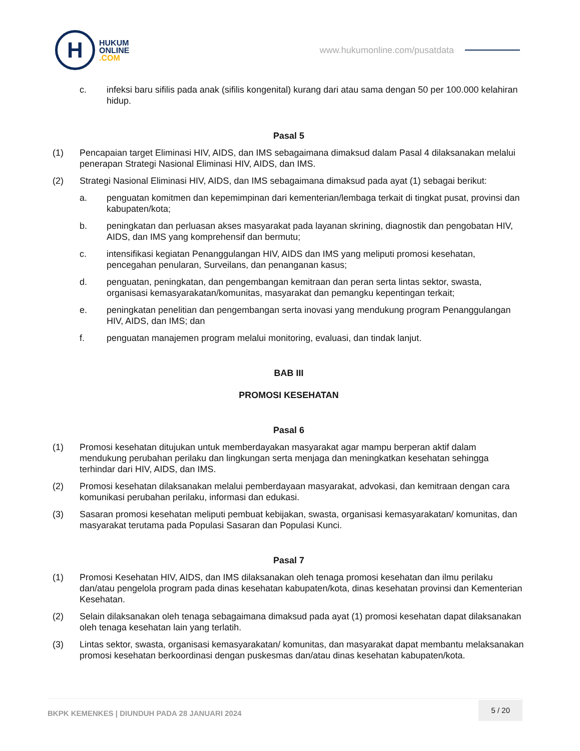H
HUKUM
ONLINE
.COM
www.hukumonline.com/pusatdata
c. infeksi baru sifilis pada anak (sifilis kongenital) kurang dari atau sama dengan 50 per 100.000 kelahiran hidup.
Pasal 5
(1) Pencapaian target Eliminasi HIV, AIDS, dan IMS sebagaimana dimaksud dalam Pasal 4 dilaksanakan melalui penerapan Strategi Nasional Eliminasi HIV, AIDS, dan IMS.
(2) Strategi Nasional Eliminasi HIV, AIDS, dan IMS sebagaimana dimaksud pada ayat (1) sebagai berikut:
a. penguatan komitmen dan kepemimpinan dari kementerian/lembaga terkait di tingkat pusat, provinsi dan kabupaten/kota;
b. peningkatan dan perluasan akses masyarakat pada layanan skrining, diagnostik dan pengobatan HIV, AIDS, dan IMS yang komprehensif dan bermutu;
c. intensifikasi kegiatan Penanggulangan HIV, AIDS dan IMS yang meliputi promosi kesehatan, pencegahan penularan, Surveilans, dan penanganan kasus;
d. penguatan, peningkatan, dan pengembangan kemitraan dan peran serta lintas sektor, swasta, organisasi kemasyarakatan/komunitas, masyarakat dan pemangku kepentingan terkait;
e. peningkatan penelitian dan pengembangan serta inovasi yang mendukung program Penanggulangan HIV, AIDS, dan IMS; dan
f. penguatan manajemen program melalui monitoring, evaluasi, dan tindak lanjut.
BAB III
PROMOSI KESEHATAN
Pasal 6
(1) Promosi kesehatan ditujukan untuk memberdayakan masyarakat agar mampu berperan aktif dalam mendukung perubahan perilaku dan lingkungan serta menjaga dan meningkatkan kesehatan sehingga terhindar dari HIV, AIDS, dan IMS.
(2) Promosi kesehatan dilaksanakan melalui pemberdayaan masyarakat, advokasi, dan kemitraan dengan cara komunikasi perubahan perilaku, informasi dan edukasi.
(3) Sasaran promosi kesehatan meliputi pembuat kebijakan, swasta, organisasi kemasyarakatan/ komunitas, dan masyarakat terutama pada Populasi Sasaran dan Populasi Kunci.
Pasal 7
(1) Promosi Kesehatan HIV, AIDS, dan IMS dilaksanakan oleh tenaga promosi kesehatan dan ilmu perilaku dan/atau pengelola program pada dinas kesehatan kabupaten/kota, dinas kesehatan provinsi dan Kementerian Kesehatan.
(2) Selain dilaksanakan oleh tenaga sebagaimana dimaksud pada ayat (1) promosi kesehatan dapat dilaksanakan oleh tenaga kesehatan lain yang terlatih.
(3) Lintas sektor, swasta, organisasi kemasyarakatan/ komunitas, dan masyarakat dapat membantu melaksanakan promosi kesehatan berkoordinasi dengan puskesmas dan/atau dinas kesehatan kabupaten/kota.
BKPK KEMENKES | DIUNDUH PADA 28 JANUARI 2024
5 / 20